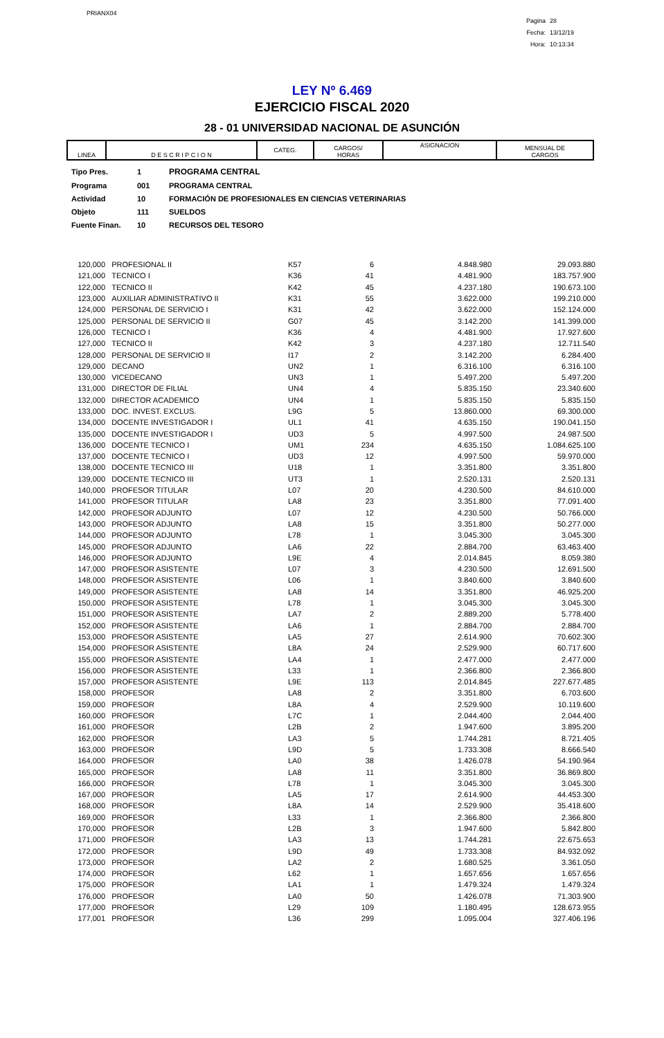PRIANX04
Pagina 28
Fecha: 13/12/19
Hora: 10:13:34
LEY Nº 6.469
EJERCICIO FISCAL 2020
28 - 01 UNIVERSIDAD NACIONAL DE ASUNCIÓN
| LINEA | D E S C R I P C I O N | CATEG. | CARGOS/ HORAS | ASIGNACION | MENSUAL DE CARGOS |
| --- | --- | --- | --- | --- | --- |
| Tipo Pres. | 1 | PROGRAMA CENTRAL |
| Programa | 001 | PROGRAMA CENTRAL |
| Actividad | 10 | FORMACIÓN DE PROFESIONALES EN CIENCIAS VETERINARIAS |
| Objeto | 111 | SUELDOS |
| Fuente Finan. | 10 | RECURSOS DEL TESORO |
| 120,000 | PROFESIONAL II | K57 | 6 | 4.848.980 | 29.093.880 |
| 121,000 | TECNICO I | K36 | 41 | 4.481.900 | 183.757.900 |
| 122,000 | TECNICO II | K42 | 45 | 4.237.180 | 190.673.100 |
| 123,000 | AUXILIAR ADMINISTRATIVO II | K31 | 55 | 3.622.000 | 199.210.000 |
| 124,000 | PERSONAL DE SERVICIO I | K31 | 42 | 3.622.000 | 152.124.000 |
| 125,000 | PERSONAL DE SERVICIO II | G07 | 45 | 3.142.200 | 141.399.000 |
| 126,000 | TECNICO I | K36 | 4 | 4.481.900 | 17.927.600 |
| 127,000 | TECNICO II | K42 | 3 | 4.237.180 | 12.711.540 |
| 128,000 | PERSONAL DE SERVICIO II | I17 | 2 | 3.142.200 | 6.284.400 |
| 129,000 | DECANO | UN2 | 1 | 6.316.100 | 6.316.100 |
| 130,000 | VICEDECANO | UN3 | 1 | 5.497.200 | 5.497.200 |
| 131,000 | DIRECTOR DE FILIAL | UN4 | 4 | 5.835.150 | 23.340.600 |
| 132,000 | DIRECTOR ACADEMICO | UN4 | 1 | 5.835.150 | 5.835.150 |
| 133,000 | DOC. INVEST. EXCLUS. | L9G | 5 | 13.860.000 | 69.300.000 |
| 134,000 | DOCENTE INVESTIGADOR I | UL1 | 41 | 4.635.150 | 190.041.150 |
| 135,000 | DOCENTE INVESTIGADOR I | UD3 | 5 | 4.997.500 | 24.987.500 |
| 136,000 | DOCENTE TECNICO I | UM1 | 234 | 4.635.150 | 1.084.625.100 |
| 137,000 | DOCENTE TECNICO I | UD3 | 12 | 4.997.500 | 59.970.000 |
| 138,000 | DOCENTE TECNICO III | U18 | 1 | 3.351.800 | 3.351.800 |
| 139,000 | DOCENTE TECNICO III | UT3 | 1 | 2.520.131 | 2.520.131 |
| 140,000 | PROFESOR TITULAR | L07 | 20 | 4.230.500 | 84.610.000 |
| 141,000 | PROFESOR TITULAR | LA8 | 23 | 3.351.800 | 77.091.400 |
| 142,000 | PROFESOR ADJUNTO | L07 | 12 | 4.230.500 | 50.766.000 |
| 143,000 | PROFESOR ADJUNTO | LA8 | 15 | 3.351.800 | 50.277.000 |
| 144,000 | PROFESOR ADJUNTO | L78 | 1 | 3.045.300 | 3.045.300 |
| 145,000 | PROFESOR ADJUNTO | LA6 | 22 | 2.884.700 | 63.463.400 |
| 146,000 | PROFESOR ADJUNTO | L9E | 4 | 2.014.845 | 8.059.380 |
| 147,000 | PROFESOR ASISTENTE | L07 | 3 | 4.230.500 | 12.691.500 |
| 148,000 | PROFESOR ASISTENTE | L06 | 1 | 3.840.600 | 3.840.600 |
| 149,000 | PROFESOR ASISTENTE | LA8 | 14 | 3.351.800 | 46.925.200 |
| 150,000 | PROFESOR ASISTENTE | L78 | 1 | 3.045.300 | 3.045.300 |
| 151,000 | PROFESOR ASISTENTE | LA7 | 2 | 2.889.200 | 5.778.400 |
| 152,000 | PROFESOR ASISTENTE | LA6 | 1 | 2.884.700 | 2.884.700 |
| 153,000 | PROFESOR ASISTENTE | LA5 | 27 | 2.614.900 | 70.602.300 |
| 154,000 | PROFESOR ASISTENTE | L8A | 24 | 2.529.900 | 60.717.600 |
| 155,000 | PROFESOR ASISTENTE | LA4 | 1 | 2.477.000 | 2.477.000 |
| 156,000 | PROFESOR ASISTENTE | L33 | 1 | 2.366.800 | 2.366.800 |
| 157,000 | PROFESOR ASISTENTE | L9E | 113 | 2.014.845 | 227.677.485 |
| 158,000 | PROFESOR | LA8 | 2 | 3.351.800 | 6.703.600 |
| 159,000 | PROFESOR | L8A | 4 | 2.529.900 | 10.119.600 |
| 160,000 | PROFESOR | L7C | 1 | 2.044.400 | 2.044.400 |
| 161,000 | PROFESOR | L2B | 2 | 1.947.600 | 3.895.200 |
| 162,000 | PROFESOR | LA3 | 5 | 1.744.281 | 8.721.405 |
| 163,000 | PROFESOR | L9D | 5 | 1.733.308 | 8.666.540 |
| 164,000 | PROFESOR | LA0 | 38 | 1.426.078 | 54.190.964 |
| 165,000 | PROFESOR | LA8 | 11 | 3.351.800 | 36.869.800 |
| 166,000 | PROFESOR | L78 | 1 | 3.045.300 | 3.045.300 |
| 167,000 | PROFESOR | LA5 | 17 | 2.614.900 | 44.453.300 |
| 168,000 | PROFESOR | L8A | 14 | 2.529.900 | 35.418.600 |
| 169,000 | PROFESOR | L33 | 1 | 2.366.800 | 2.366.800 |
| 170,000 | PROFESOR | L2B | 3 | 1.947.600 | 5.842.800 |
| 171,000 | PROFESOR | LA3 | 13 | 1.744.281 | 22.675.653 |
| 172,000 | PROFESOR | L9D | 49 | 1.733.308 | 84.932.092 |
| 173,000 | PROFESOR | LA2 | 2 | 1.680.525 | 3.361.050 |
| 174,000 | PROFESOR | L62 | 1 | 1.657.656 | 1.657.656 |
| 175,000 | PROFESOR | LA1 | 1 | 1.479.324 | 1.479.324 |
| 176,000 | PROFESOR | LA0 | 50 | 1.426.078 | 71.303.900 |
| 177,000 | PROFESOR | L29 | 109 | 1.180.495 | 128.673.955 |
| 177,001 | PROFESOR | L36 | 299 | 1.095.004 | 327.406.196 |